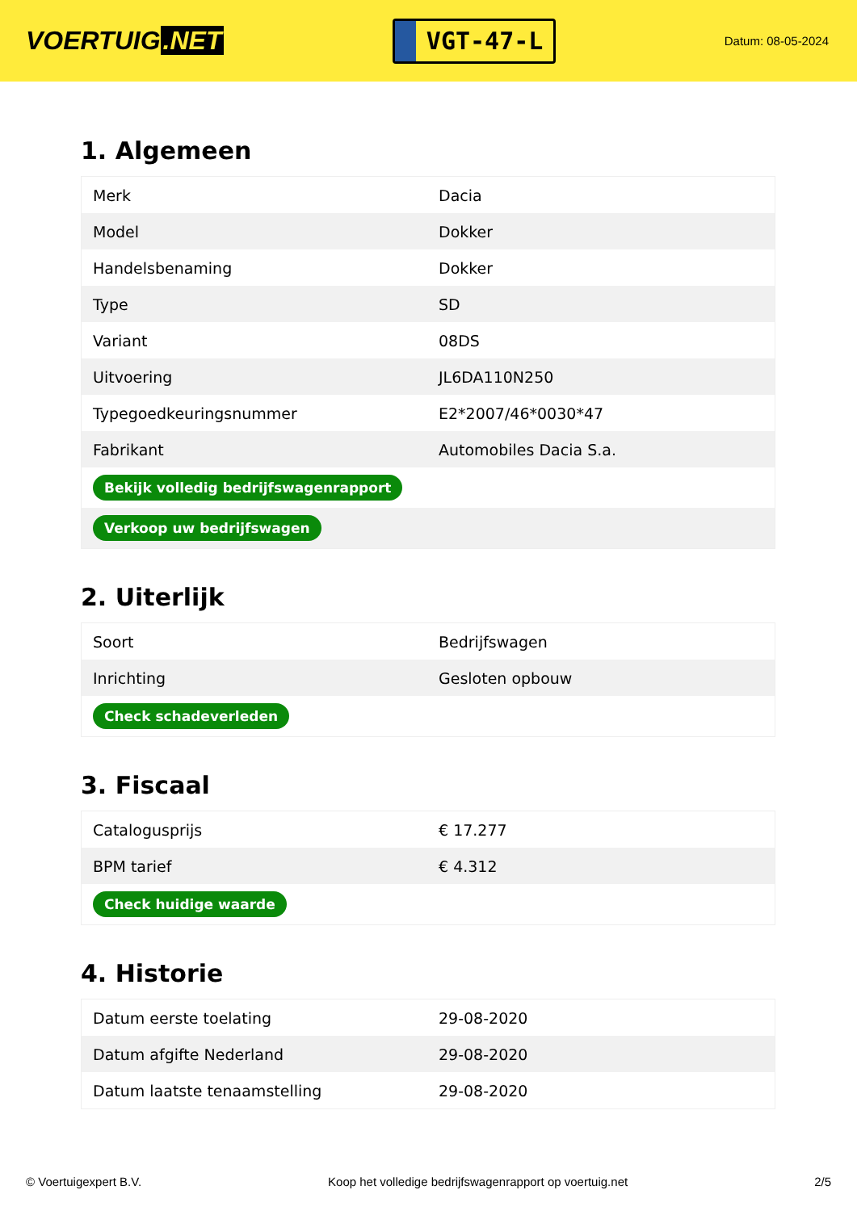VOERTUIG.NET
VGT-47-L
Datum: 08-05-2024
1. Algemeen
| Merk | Dacia |
| Model | Dokker |
| Handelsbenaming | Dokker |
| Type | SD |
| Variant | 08DS |
| Uitvoering | JL6DA110N250 |
| Typegoedkeuringsnummer | E2*2007/46*0030*47 |
| Fabrikant | Automobiles Dacia S.a. |
| Bekijk volledig bedrijfswagenrapport | |
| Verkoop uw bedrijfswagen | |
2. Uiterlijk
| Soort | Bedrijfswagen |
| Inrichting | Gesloten opbouw |
| Check schadeverleden | |
3. Fiscaal
| Catalogusprijs | € 17.277 |
| BPM tarief | € 4.312 |
| Check huidige waarde | |
4. Historie
| Datum eerste toelating | 29-08-2020 |
| Datum afgifte Nederland | 29-08-2020 |
| Datum laatste tenaamstelling | 29-08-2020 |
© Voertuigexpert B.V. Koop het volledige bedrijfswagenrapport op voertuig.net 2/5